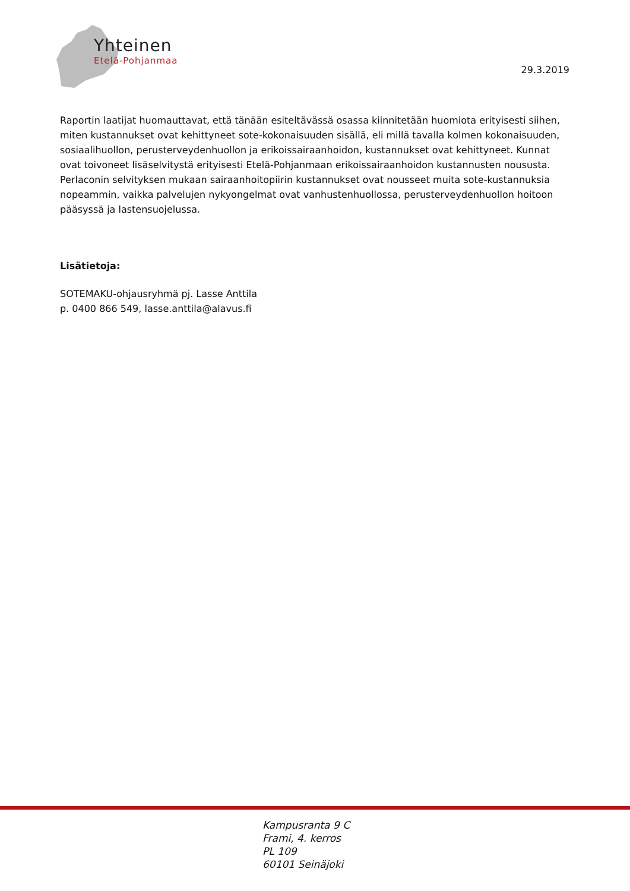Yhteinen
Etelä-Pohjanmaa
29.3.2019
Raportin laatijat huomauttavat, että tänään esiteltävässä osassa kiinnitetään huomiota erityisesti siihen, miten kustannukset ovat kehittyneet sote-kokonaisuuden sisällä, eli millä tavalla kolmen kokonaisuuden, sosiaalihuollon, perusterveydenhuollon ja erikoissairaanhoidon, kustannukset ovat kehittyneet. Kunnat ovat toivoneet lisäselvitystä erityisesti Etelä-Pohjanmaan erikoissairaanhoidon kustannusten noususta. Perlaconin selvityksen mukaan sairaanhoitopiirin kustannukset ovat nousseet muita sote-kustannuksia nopeammin, vaikka palvelujen nykyongelmat ovat vanhustenhuollossa, perusterveydenhuollon hoitoon pääsyssä ja lastensuojelussa.
Lisätietoja:
SOTEMAKU-ohjausryhmä pj. Lasse Anttila
p. 0400 866 549, lasse.anttila@alavus.fi
Kampusranta 9 C
Frami, 4. kerros
PL 109
60101 Seinäjoki